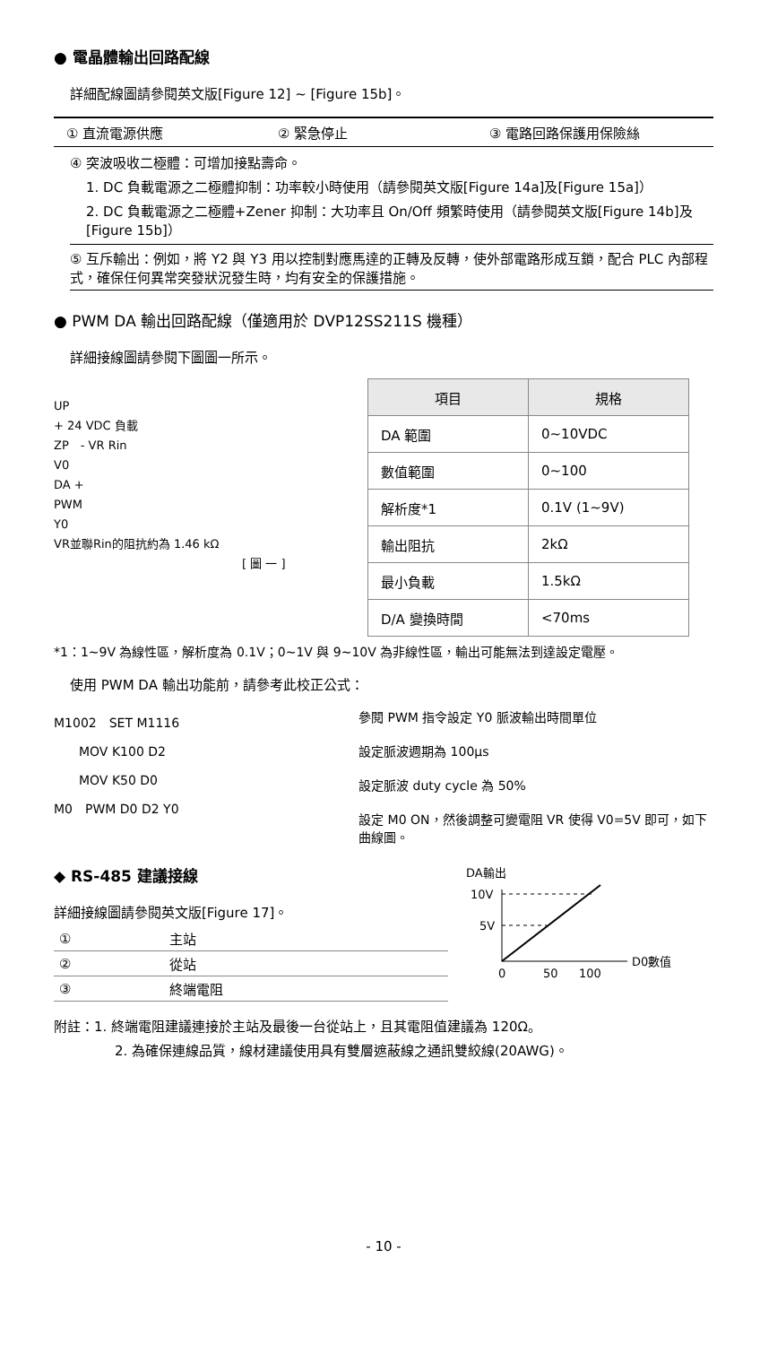● 電晶體輸出回路配線
詳細配線圖請參閱英文版[Figure 12] ~ [Figure 15b]。
① 直流電源供應 ② 緊急停止 ③ 電路回路保護用保險絲
④ 突波吸收二極體：可增加接點壽命。
1. DC 負載電源之二極體抑制：功率較小時使用（請參閱英文版[Figure 14a]及[Figure 15a]）
2. DC 負載電源之二極體+Zener 抑制：大功率且 On/Off 頻繁時使用（請參閱英文版[Figure 14b]及[Figure 15b]）
⑤ 互斥輸出：例如，將 Y2 與 Y3 用以控制對應馬達的正轉及反轉，使外部電路形成互鎖，配合 PLC 內部程式，確保任何異常突發狀況發生時，均有安全的保護措施。
● PWM DA 輸出回路配線（僅適用於 DVP12SS211S 機種）
詳細接線圖請參閱下圖圖一所示。
UP
+ 24 VDC 負載
ZP　- VR Rin
V0
DA +
PWM
Y0
VR並聯Rin的阻抗約為 1.46 kΩ
[ 圖 一 ]
| 項目 | 規格 |
| --- | --- |
| DA 範圍 | 0~10VDC |
| 數值範圍 | 0~100 |
| 解析度*1 | 0.1V (1~9V) |
| 輸出阻抗 | 2kΩ |
| 最小負載 | 1.5kΩ |
| D/A 變換時間 | <70ms |
*1：1~9V 為線性區，解析度為 0.1V；0~1V 與 9~10V 為非線性區，輸出可能無法到達設定電壓。
使用 PWM DA 輸出功能前，請參考此校正公式：
M1002　SET M1116
　　MOV K100 D2
　　MOV K50 D0
M0　PWM D0 D2 Y0
參閱 PWM 指令設定 Y0 脈波輸出時間單位
設定脈波週期為 100μs
設定脈波 duty cycle 為 50%
設定 M0 ON，然後調整可變電阻 VR 使得 V0=5V 即可，如下曲線圖。
◆ RS-485 建議接線
詳細接線圖請參閱英文版[Figure 17]。
| ① | 主站 |
| ② | 從站 |
| ③ | 終端電阻 |
DA輸出
10V
5V
D0數值
0
50
100
附註：1. 終端電阻建議連接於主站及最後一台從站上，且其電阻值建議為 120Ω。
2. 為確保連線品質，線材建議使用具有雙層遮蔽線之通訊雙絞線(20AWG)。
- 10 -